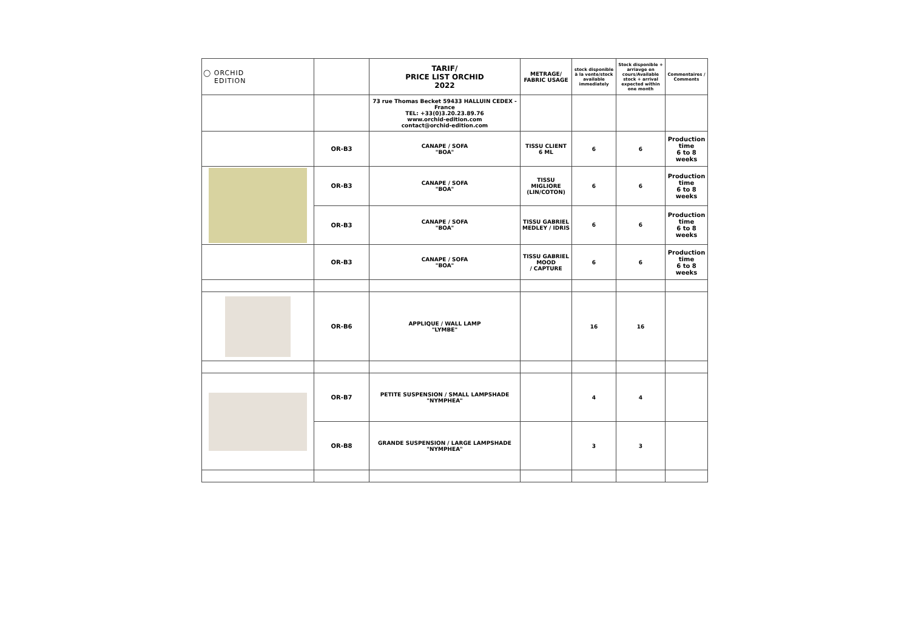| ◯ ORCHID EDITION | | TARIF/ PRICE LIST ORCHID 2022 | METRAGE/ FABRIC USAGE | stock disponible à la vente/stock available immediately | Stock disponible + arriavge en cours/Available stock + arrival expected within one month | Commentaires / Comments |
| | | 73 rue Thomas Becket 59433 HALLUIN CEDEX - France TEL: +33(0)3.20.23.89.76 www.orchid-edition.com contact@orchid-edition.com | | | | |
| | OR-B3 | CANAPE / SOFA "BOA" | TISSU CLIENT 6 ML | 6 | 6 | Production time 6 to 8 weeks |
| | OR-B3 | CANAPE / SOFA "BOA" | TISSU MIGLIORE (LIN/COTON) | 6 | 6 | Production time 6 to 8 weeks |
| | OR-B3 | CANAPE / SOFA "BOA" | TISSU GABRIEL MEDLEY / IDRIS | 6 | 6 | Production time 6 to 8 weeks |
| | OR-B3 | CANAPE / SOFA "BOA" | TISSU GABRIEL MOOD / CAPTURE | 6 | 6 | Production time 6 to 8 weeks |
| | OR-B6 | APPLIQUE / WALL LAMP "LYMBE" | | 16 | 16 | |
| | OR-B7 | PETITE SUSPENSION / SMALL LAMPSHADE "NYMPHEA" | | 4 | 4 | |
| | OR-B8 | GRANDE SUSPENSION / LARGE LAMPSHADE "NYMPHEA" | | 3 | 3 | |